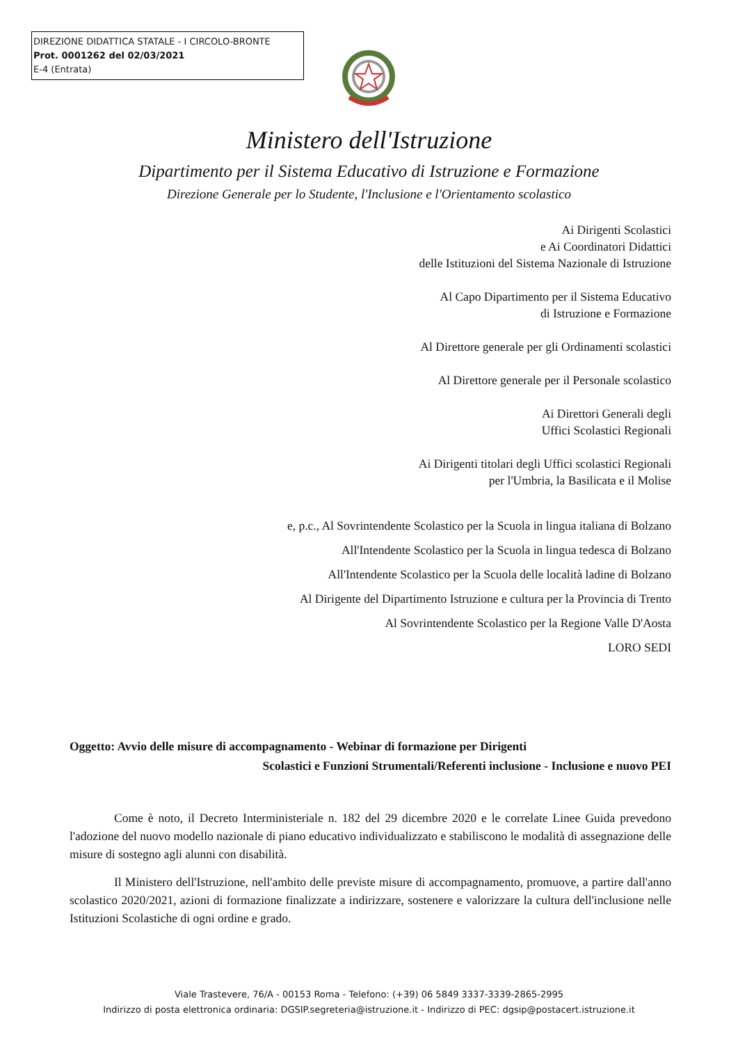DIREZIONE DIDATTICA STATALE - I CIRCOLO-BRONTE
Prot. 0001262 del 02/03/2021
E-4 (Entrata)
Ministero dell'Istruzione
Dipartimento per il Sistema Educativo di Istruzione e Formazione
Direzione Generale per lo Studente, l'Inclusione e l'Orientamento scolastico
Ai Dirigenti Scolastici
e Ai Coordinatori Didattici
delle Istituzioni del Sistema Nazionale di Istruzione
Al Capo Dipartimento per il Sistema Educativo
di Istruzione e Formazione
Al Direttore generale per gli Ordinamenti scolastici
Al Direttore generale per il Personale scolastico
Ai Direttori Generali degli
Uffici Scolastici Regionali
Ai Dirigenti titolari degli Uffici scolastici Regionali
per l'Umbria, la Basilicata e il Molise
e, p.c., Al Sovrintendente Scolastico per la Scuola in lingua italiana di Bolzano
All'Intendente Scolastico per la Scuola in lingua tedesca di Bolzano
All'Intendente Scolastico per la Scuola delle località ladine di Bolzano
Al Dirigente del Dipartimento Istruzione e cultura per la Provincia di Trento
Al Sovrintendente Scolastico per la Regione Valle D'Aosta
LORO SEDI
Oggetto: Avvio delle misure di accompagnamento - Webinar di formazione per Dirigenti
Scolastici e Funzioni Strumentali/Referenti inclusione - Inclusione e nuovo PEI
Come è noto, il Decreto Interministeriale n. 182 del 29 dicembre 2020 e le correlate Linee Guida prevedono l'adozione del nuovo modello nazionale di piano educativo individualizzato e stabiliscono le modalità di assegnazione delle misure di sostegno agli alunni con disabilità.
Il Ministero dell'Istruzione, nell'ambito delle previste misure di accompagnamento, promuove, a partire dall'anno scolastico 2020/2021, azioni di formazione finalizzate a indirizzare, sostenere e valorizzare la cultura dell'inclusione nelle Istituzioni Scolastiche di ogni ordine e grado.
Viale Trastevere, 76/A - 00153 Roma - Telefono: (+39) 06 5849 3337-3339-2865-2995
Indirizzo di posta elettronica ordinaria: DGSIP.segreteria@istruzione.it - Indirizzo di PEC: dgsip@postacert.istruzione.it